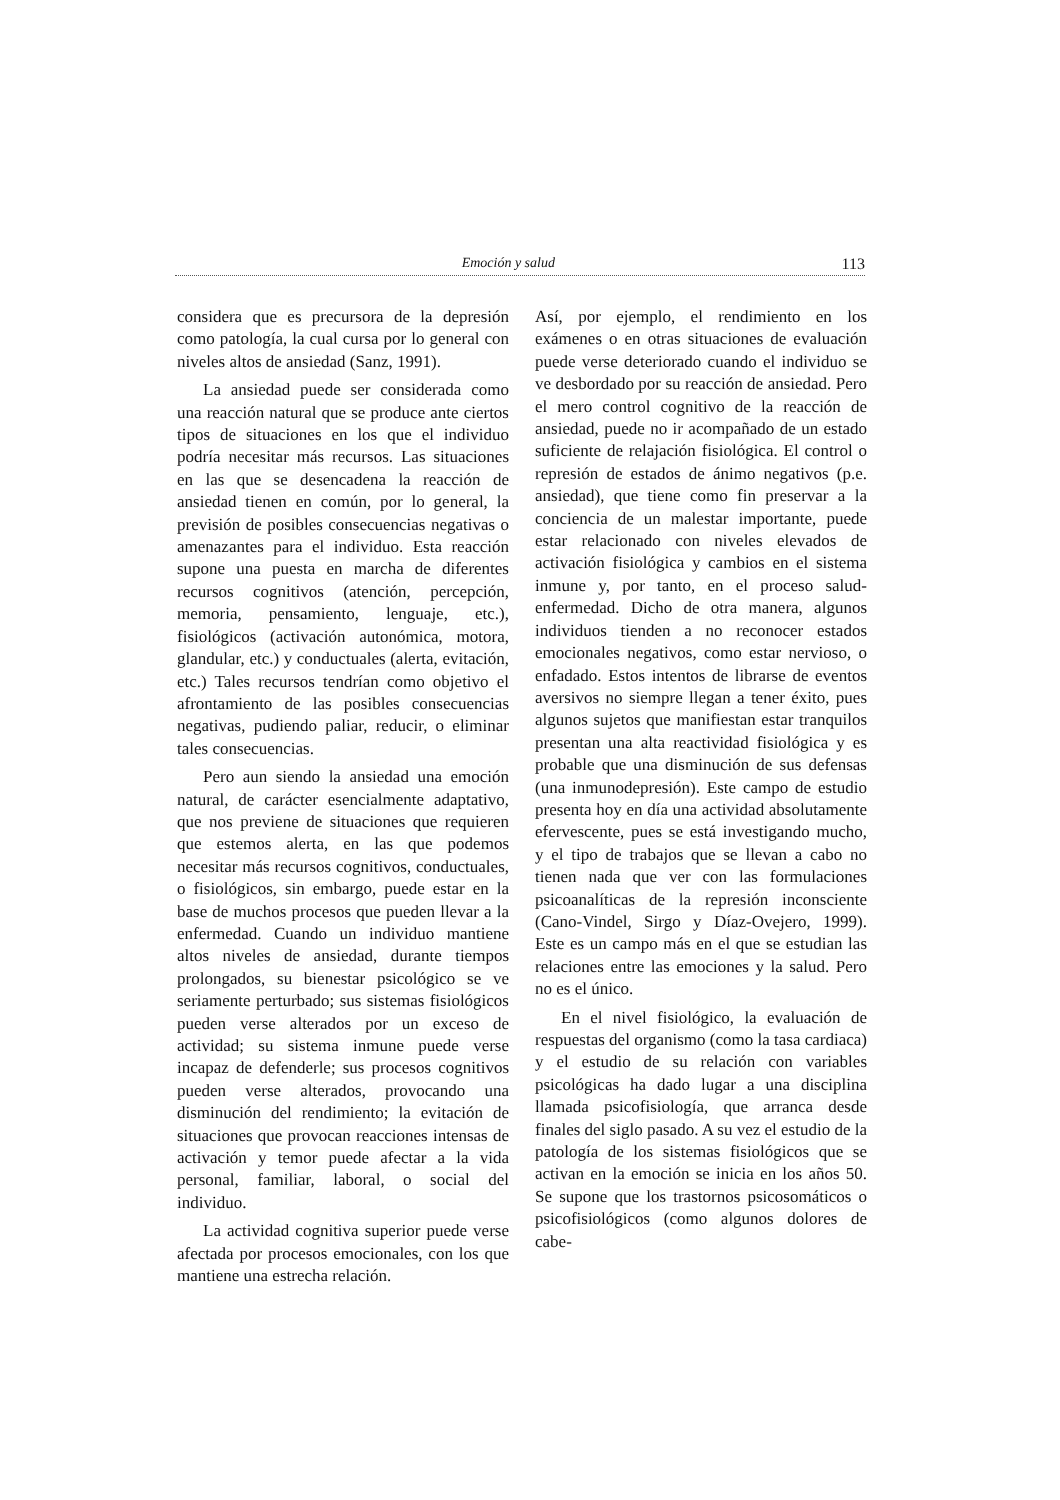Emoción y salud 113
considera que es precursora de la depresión como patología, la cual cursa por lo general con niveles altos de ansiedad (Sanz, 1991).
La ansiedad puede ser considerada como una reacción natural que se produce ante ciertos tipos de situaciones en los que el individuo podría necesitar más recursos. Las situaciones en las que se desencadena la reacción de ansiedad tienen en común, por lo general, la previsión de posibles consecuencias negativas o amenazantes para el individuo. Esta reacción supone una puesta en marcha de diferentes recursos cognitivos (atención, percepción, memoria, pensamiento, lenguaje, etc.), fisiológicos (activación autonómica, motora, glandular, etc.) y conductuales (alerta, evitación, etc.) Tales recursos tendrían como objetivo el afrontamiento de las posibles consecuencias negativas, pudiendo paliar, reducir, o eliminar tales consecuencias.
Pero aun siendo la ansiedad una emoción natural, de carácter esencialmente adaptativo, que nos previene de situaciones que requieren que estemos alerta, en las que podemos necesitar más recursos cognitivos, conductuales, o fisiológicos, sin embargo, puede estar en la base de muchos procesos que pueden llevar a la enfermedad. Cuando un individuo mantiene altos niveles de ansiedad, durante tiempos prolongados, su bienestar psicológico se ve seriamente perturbado; sus sistemas fisiológicos pueden verse alterados por un exceso de actividad; su sistema inmune puede verse incapaz de defenderle; sus procesos cognitivos pueden verse alterados, provocando una disminución del rendimiento; la evitación de situaciones que provocan reacciones intensas de activación y temor puede afectar a la vida personal, familiar, laboral, o social del individuo.
La actividad cognitiva superior puede verse afectada por procesos emocionales, con los que mantiene una estrecha relación.
Así, por ejemplo, el rendimiento en los exámenes o en otras situaciones de evaluación puede verse deteriorado cuando el individuo se ve desbordado por su reacción de ansiedad. Pero el mero control cognitivo de la reacción de ansiedad, puede no ir acompañado de un estado suficiente de relajación fisiológica. El control o represión de estados de ánimo negativos (p.e. ansiedad), que tiene como fin preservar a la conciencia de un malestar importante, puede estar relacionado con niveles elevados de activación fisiológica y cambios en el sistema inmune y, por tanto, en el proceso salud-enfermedad. Dicho de otra manera, algunos individuos tienden a no reconocer estados emocionales negativos, como estar nervioso, o enfadado. Estos intentos de librarse de eventos aversivos no siempre llegan a tener éxito, pues algunos sujetos que manifiestan estar tranquilos presentan una alta reactividad fisiológica y es probable que una disminución de sus defensas (una inmunodepresión). Este campo de estudio presenta hoy en día una actividad absolutamente efervescente, pues se está investigando mucho, y el tipo de trabajos que se llevan a cabo no tienen nada que ver con las formulaciones psicoanalíticas de la represión inconsciente (Cano-Vindel, Sirgo y Díaz-Ovejero, 1999). Este es un campo más en el que se estudian las relaciones entre las emociones y la salud. Pero no es el único.
En el nivel fisiológico, la evaluación de respuestas del organismo (como la tasa cardiaca) y el estudio de su relación con variables psicológicas ha dado lugar a una disciplina llamada psicofisiología, que arranca desde finales del siglo pasado. A su vez el estudio de la patología de los sistemas fisiológicos que se activan en la emoción se inicia en los años 50. Se supone que los trastornos psicosomáticos o psicofisiológicos (como algunos dolores de cabe-